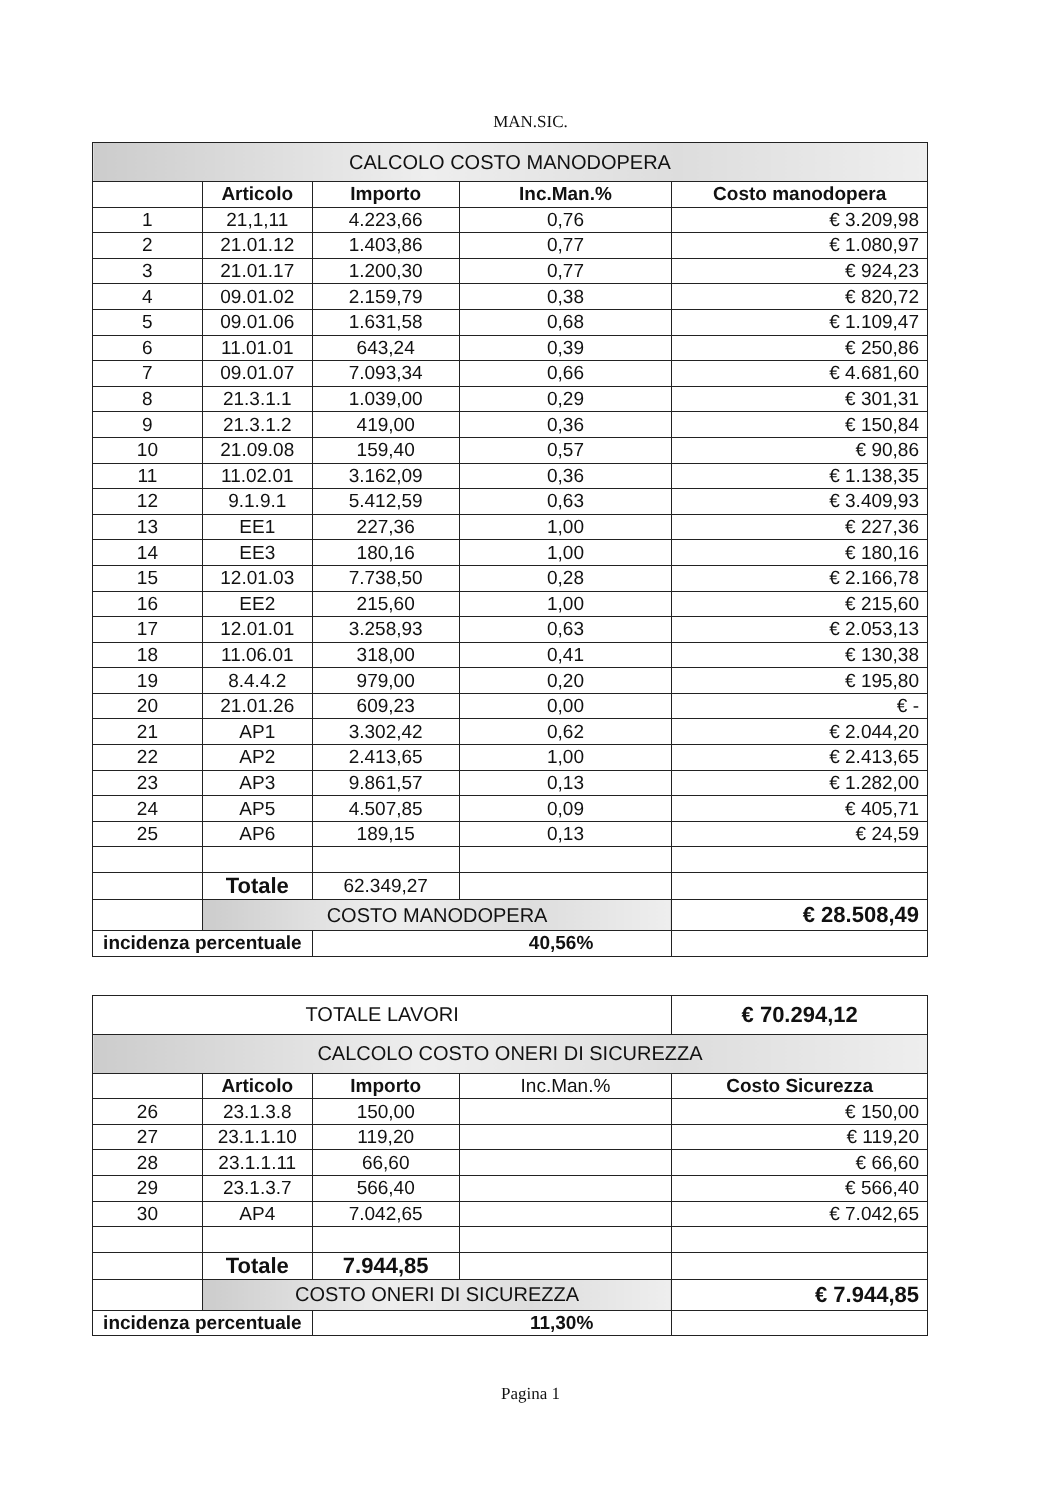MAN.SIC.
| CALCOLO COSTO MANODOPERA | | | | |
| | Articolo | Importo | Inc.Man.% | Costo manodopera |
| 1 | 21,1,11 | 4.223,66 | 0,76 | € 3.209,98 |
| 2 | 21.01.12 | 1.403,86 | 0,77 | € 1.080,97 |
| 3 | 21.01.17 | 1.200,30 | 0,77 | € 924,23 |
| 4 | 09.01.02 | 2.159,79 | 0,38 | € 820,72 |
| 5 | 09.01.06 | 1.631,58 | 0,68 | € 1.109,47 |
| 6 | 11.01.01 | 643,24 | 0,39 | € 250,86 |
| 7 | 09.01.07 | 7.093,34 | 0,66 | € 4.681,60 |
| 8 | 21.3.1.1 | 1.039,00 | 0,29 | € 301,31 |
| 9 | 21.3.1.2 | 419,00 | 0,36 | € 150,84 |
| 10 | 21.09.08 | 159,40 | 0,57 | € 90,86 |
| 11 | 11.02.01 | 3.162,09 | 0,36 | € 1.138,35 |
| 12 | 9.1.9.1 | 5.412,59 | 0,63 | € 3.409,93 |
| 13 | EE1 | 227,36 | 1,00 | € 227,36 |
| 14 | EE3 | 180,16 | 1,00 | € 180,16 |
| 15 | 12.01.03 | 7.738,50 | 0,28 | € 2.166,78 |
| 16 | EE2 | 215,60 | 1,00 | € 215,60 |
| 17 | 12.01.01 | 3.258,93 | 0,63 | € 2.053,13 |
| 18 | 11.06.01 | 318,00 | 0,41 | € 130,38 |
| 19 | 8.4.4.2 | 979,00 | 0,20 | € 195,80 |
| 20 | 21.01.26 | 609,23 | 0,00 | € - |
| 21 | AP1 | 3.302,42 | 0,62 | € 2.044,20 |
| 22 | AP2 | 2.413,65 | 1,00 | € 2.413,65 |
| 23 | AP3 | 9.861,57 | 0,13 | € 1.282,00 |
| 24 | AP5 | 4.507,85 | 0,09 | € 405,71 |
| 25 | AP6 | 189,15 | 0,13 | € 24,59 |
| | Totale | 62.349,27 | | |
| | COSTO MANODOPERA | | | € 28.508,49 |
| incidenza percentuale | | 40,56% | | |
| TOTALE LAVORI | | | | € 70.294,12 |
| CALCOLO COSTO ONERI DI SICUREZZA | | | | |
| | Articolo | Importo | Inc.Man.% | Costo Sicurezza |
| 26 | 23.1.3.8 | 150,00 | | € 150,00 |
| 27 | 23.1.1.10 | 119,20 | | € 119,20 |
| 28 | 23.1.1.11 | 66,60 | | € 66,60 |
| 29 | 23.1.3.7 | 566,40 | | € 566,40 |
| 30 | AP4 | 7.042,65 | | € 7.042,65 |
| | Totale | 7.944,85 | | |
| | COSTO ONERI DI SICUREZZA | | | € 7.944,85 |
| incidenza percentuale | | 11,30% | | |
Pagina 1